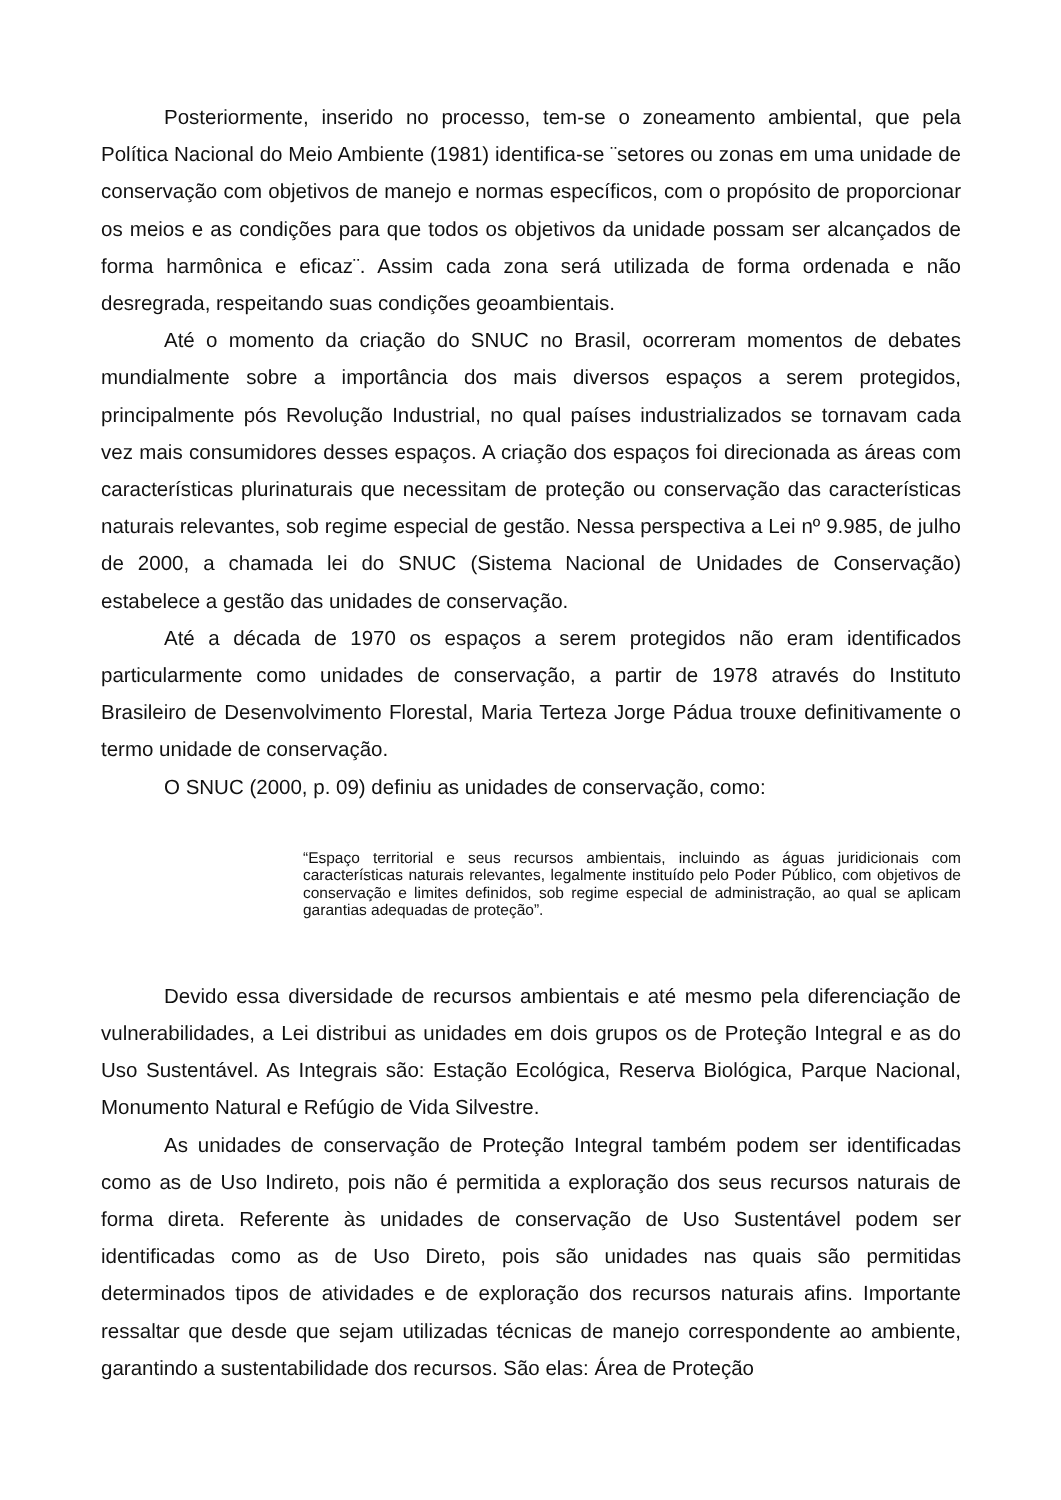Posteriormente, inserido no processo, tem-se o zoneamento ambiental, que pela Política Nacional do Meio Ambiente (1981) identifica-se ¨setores ou zonas em uma unidade de conservação com objetivos de manejo e normas específicos, com o propósito de proporcionar os meios e as condições para que todos os objetivos da unidade possam ser alcançados de forma harmônica e eficaz¨. Assim cada zona será utilizada de forma ordenada e não desregrada, respeitando suas condições geoambientais.
Até o momento da criação do SNUC no Brasil, ocorreram momentos de debates mundialmente sobre a importância dos mais diversos espaços a serem protegidos, principalmente pós Revolução Industrial, no qual países industrializados se tornavam cada vez mais consumidores desses espaços. A criação dos espaços foi direcionada as áreas com características plurinaturais que necessitam de proteção ou conservação das características naturais relevantes, sob regime especial de gestão. Nessa perspectiva a Lei nº 9.985, de julho de 2000, a chamada lei do SNUC (Sistema Nacional de Unidades de Conservação) estabelece a gestão das unidades de conservação.
Até a década de 1970 os espaços a serem protegidos não eram identificados particularmente como unidades de conservação, a partir de 1978 através do Instituto Brasileiro de Desenvolvimento Florestal, Maria Terteza Jorge Pádua trouxe definitivamente o termo unidade de conservação.
O SNUC (2000, p. 09) definiu as unidades de conservação, como:
“Espaço territorial e seus recursos ambientais, incluindo as águas juridicionais com características naturais relevantes, legalmente instituído pelo Poder Público, com objetivos de conservação e limites definidos, sob regime especial de administração, ao qual se aplicam garantias adequadas de proteção”.
Devido essa diversidade de recursos ambientais e até mesmo pela diferenciação de vulnerabilidades, a Lei distribui as unidades em dois grupos os de Proteção Integral e as do Uso Sustentável. As Integrais são: Estação Ecológica, Reserva Biológica, Parque Nacional, Monumento Natural e Refúgio de Vida Silvestre.
As unidades de conservação de Proteção Integral também podem ser identificadas como as de Uso Indireto, pois não é permitida a exploração dos seus recursos naturais de forma direta. Referente às unidades de conservação de Uso Sustentável podem ser identificadas como as de Uso Direto, pois são unidades nas quais são permitidas determinados tipos de atividades e de exploração dos recursos naturais afins. Importante ressaltar que desde que sejam utilizadas técnicas de manejo correspondente ao ambiente, garantindo a sustentabilidade dos recursos. São elas: Área de Proteção